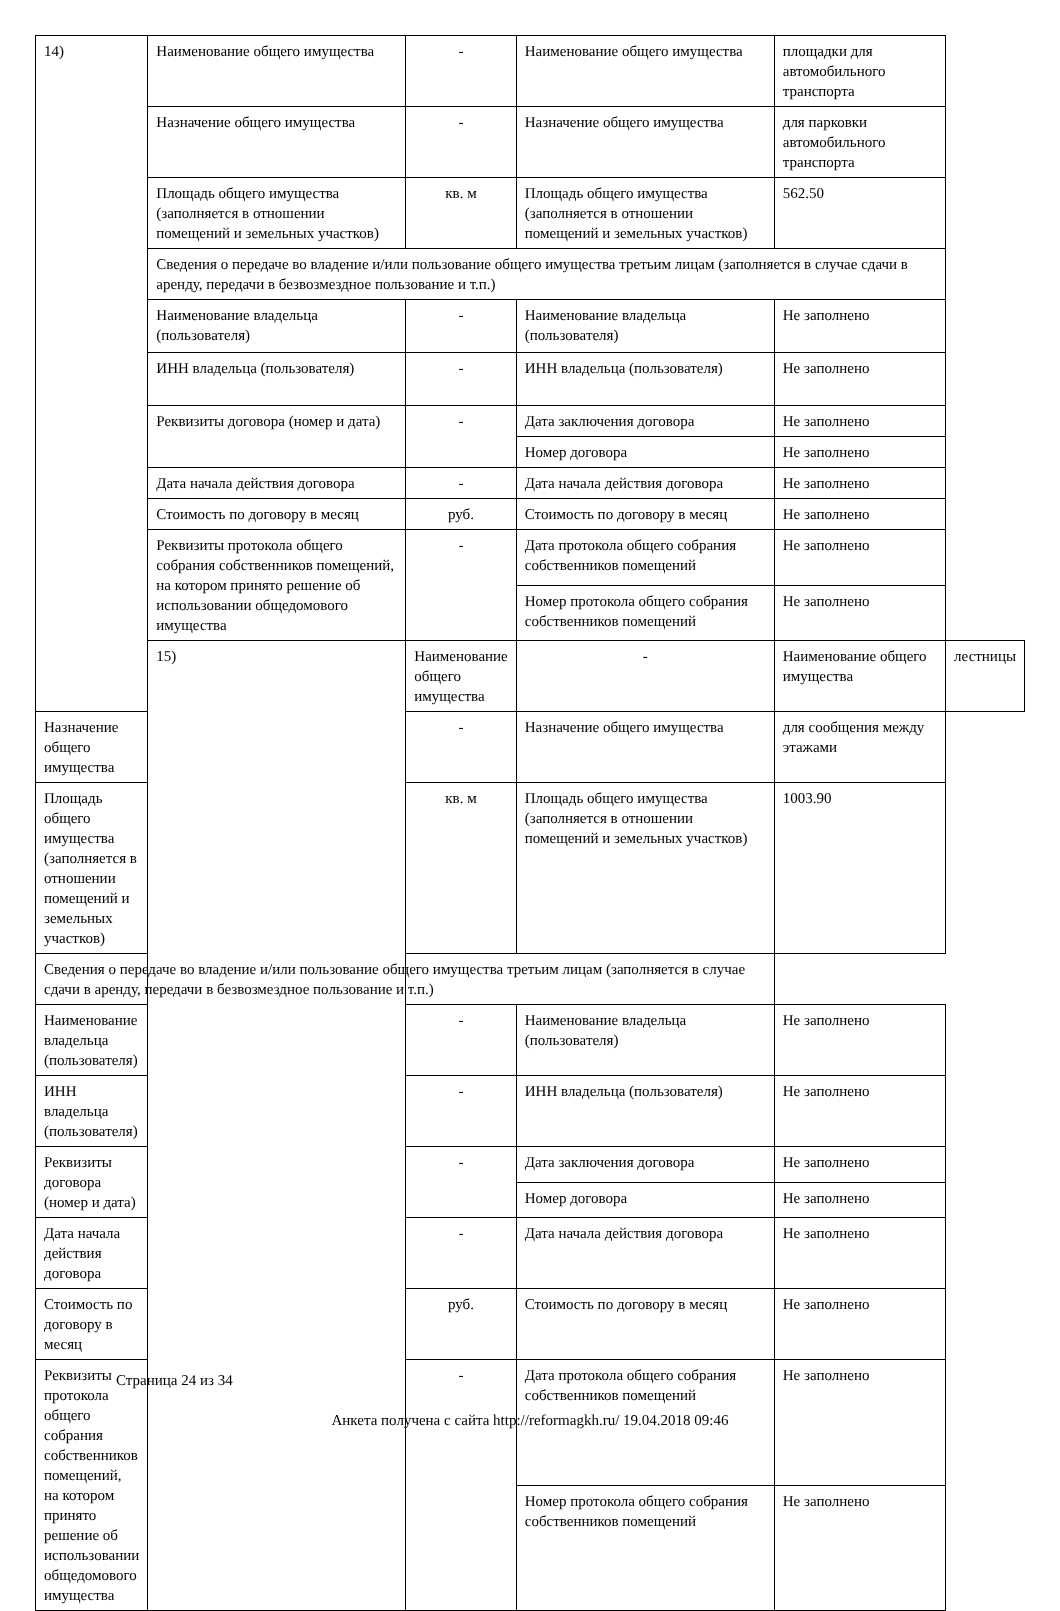| 14) | Наименование общего имущества | - | Наименование общего имущества | площадки для автомобильного транспорта | |
| | Назначение общего имущества | - | Назначение общего имущества | для парковки автомобильного транспорта | |
| | Площадь общего имущества (заполняется в отношении помещений и земельных участков) | кв. м | Площадь общего имущества (заполняется в отношении помещений и земельных участков) | 562.50 | |
| | Сведения о передаче во владение и/или пользование общего имущества третьим лицам (заполняется в случае сдачи в аренду, передачи в безвозмездное пользование и т.п.) | | | | |
| | Наименование владельца (пользователя) | - | Наименование владельца (пользователя) | Не заполнено | |
| | ИНН владельца (пользователя) | - | ИНН владельца (пользователя) | Не заполнено | |
| | Реквизиты договора (номер и дата) | - | Дата заключения договора | Не заполнено | |
| | | | Номер договора | Не заполнено | |
| | Дата начала действия договора | - | Дата начала действия договора | Не заполнено | |
| | Стоимость по договору в месяц | руб. | Стоимость по договору в месяц | Не заполнено | |
| | Реквизиты протокола общего собрания собственников помещений, на котором принято решение об использовании общедомового имущества | - | Дата протокола общего собрания собственников помещений | Не заполнено | |
| | | | Номер протокола общего собрания собственников помещений | Не заполнено | |
| | 15) | Наименование общего имущества | - | Наименование общего имущества | лестницы |
| Назначение общего имущества | | - | Назначение общего имущества | для сообщения между этажами | |
| Площадь общего имущества (заполняется в отношении помещений и земельных участков) | | кв. м | Площадь общего имущества (заполняется в отношении помещений и земельных участков) | 1003.90 | |
| Сведения о передаче во владение и/или пользование общего имущества третьим лицам (заполняется в случае сдачи в аренду, передачи в безвозмездное пользование и т.п.) | | | | | |
| Наименование владельца (пользователя) | | - | Наименование владельца (пользователя) | Не заполнено | |
| ИНН владельца (пользователя) | | - | ИНН владельца (пользователя) | Не заполнено | |
| Реквизиты договора (номер и дата) | | - | Дата заключения договора | Не заполнено | |
| | | | Номер договора | Не заполнено | |
| Дата начала действия договора | | - | Дата начала действия договора | Не заполнено | |
| Стоимость по договору в месяц | | руб. | Стоимость по договору в месяц | Не заполнено | |
| Реквизиты протокола общего собрания собственников помещений, на котором принято решение об использовании общедомового имущества | | - | Дата протокола общего собрания собственников помещений | Не заполнено | |
| | | | Номер протокола общего собрания собственников помещений | Не заполнено | |
Страница 24 из 34
Анкета получена с сайта http://reformagkh.ru/ 19.04.2018 09:46